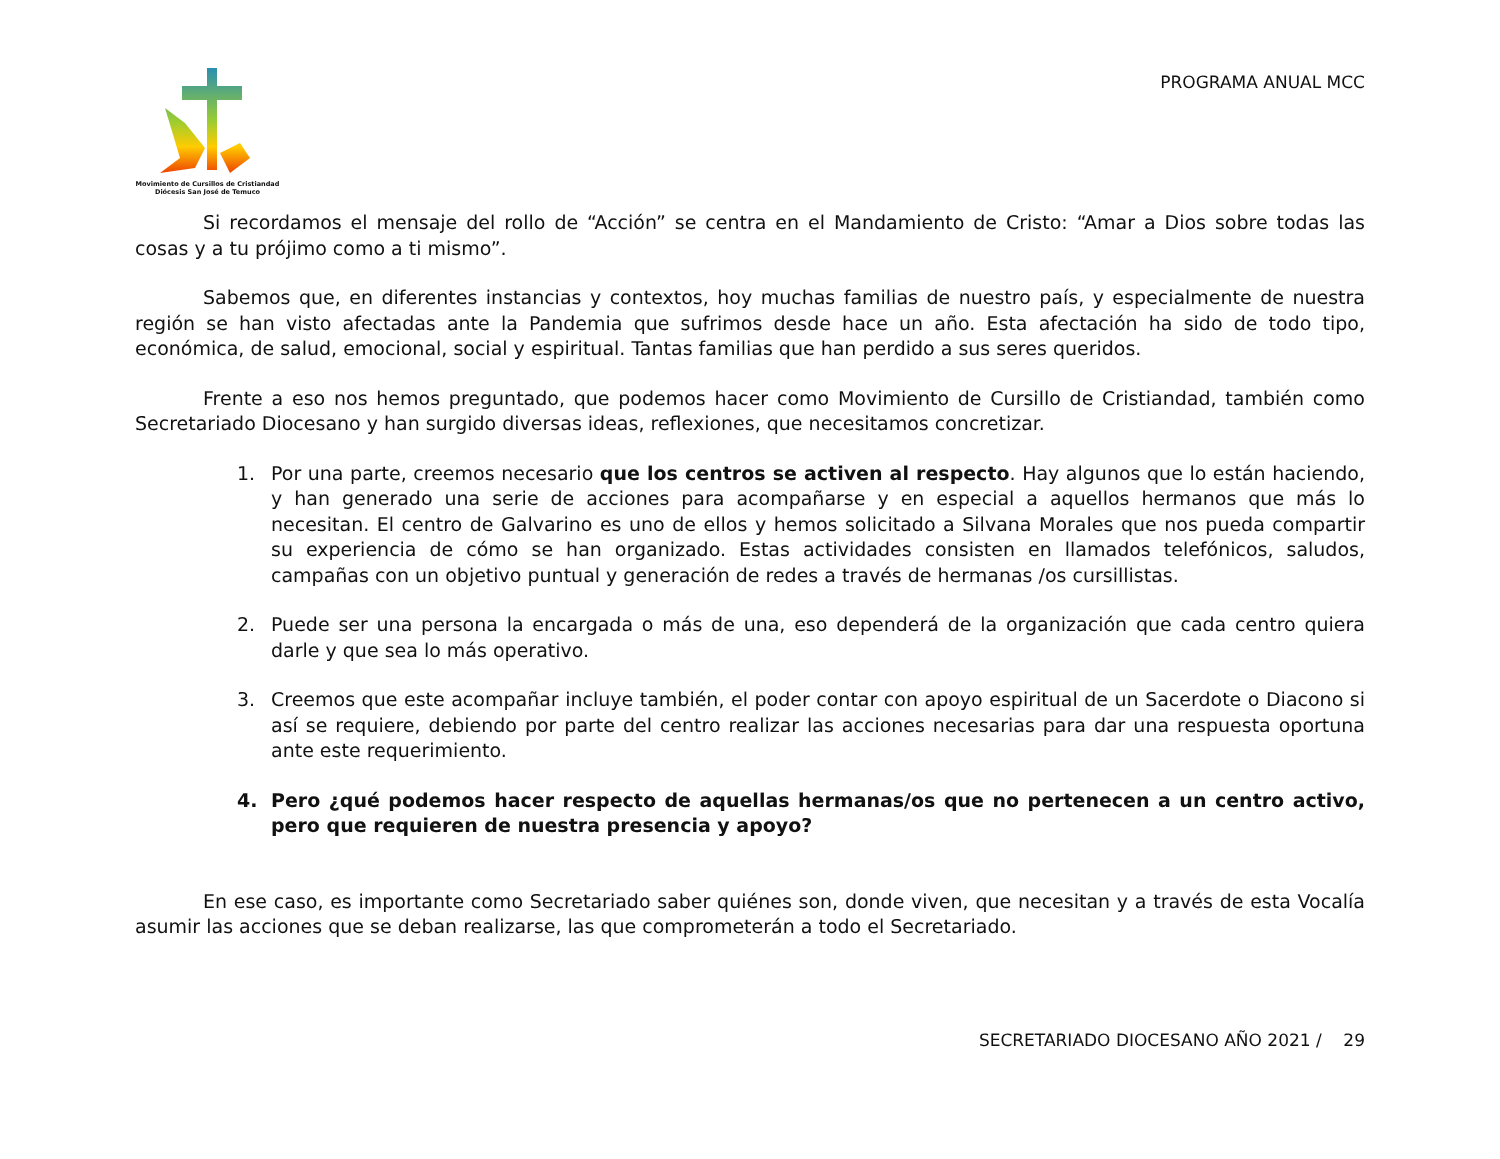Movimiento de Cursillos de Cristiandad
Diócesis San José de Temuco
PROGRAMA ANUAL MCC
Si recordamos el mensaje del rollo de “Acción” se centra en el Mandamiento de Cristo: “Amar a Dios sobre todas las cosas y a tu prójimo como a ti mismo”.
Sabemos que, en diferentes instancias y contextos, hoy muchas familias de nuestro país, y especialmente de nuestra región se han visto afectadas ante la Pandemia que sufrimos desde hace un año. Esta afectación ha sido de todo tipo, económica, de salud, emocional, social y espiritual. Tantas familias que han perdido a sus seres queridos.
Frente a eso nos hemos preguntado, que podemos hacer como Movimiento de Cursillo de Cristiandad, también como Secretariado Diocesano y han surgido diversas ideas, reflexiones, que necesitamos concretizar.
1. Por una parte, creemos necesario que los centros se activen al respecto. Hay algunos que lo están haciendo, y han generado una serie de acciones para acompañarse y en especial a aquellos hermanos que más lo necesitan. El centro de Galvarino es uno de ellos y hemos solicitado a Silvana Morales que nos pueda compartir su experiencia de cómo se han organizado. Estas actividades consisten en llamados telefónicos, saludos, campañas con un objetivo puntual y generación de redes a través de hermanas /os cursillistas.
2. Puede ser una persona la encargada o más de una, eso dependerá de la organización que cada centro quiera darle y que sea lo más operativo.
3. Creemos que este acompañar incluye también, el poder contar con apoyo espiritual de un Sacerdote o Diacono si así se requiere, debiendo por parte del centro realizar las acciones necesarias para dar una respuesta oportuna ante este requerimiento.
4. Pero ¿qué podemos hacer respecto de aquellas hermanas/os que no pertenecen a un centro activo, pero que requieren de nuestra presencia y apoyo?
En ese caso, es importante como Secretariado saber quiénes son, donde viven, que necesitan y a través de esta Vocalía asumir las acciones que se deban realizarse, las que comprometerán a todo el Secretariado.
SECRETARIADO DIOCESANO AÑO 2021 / 29